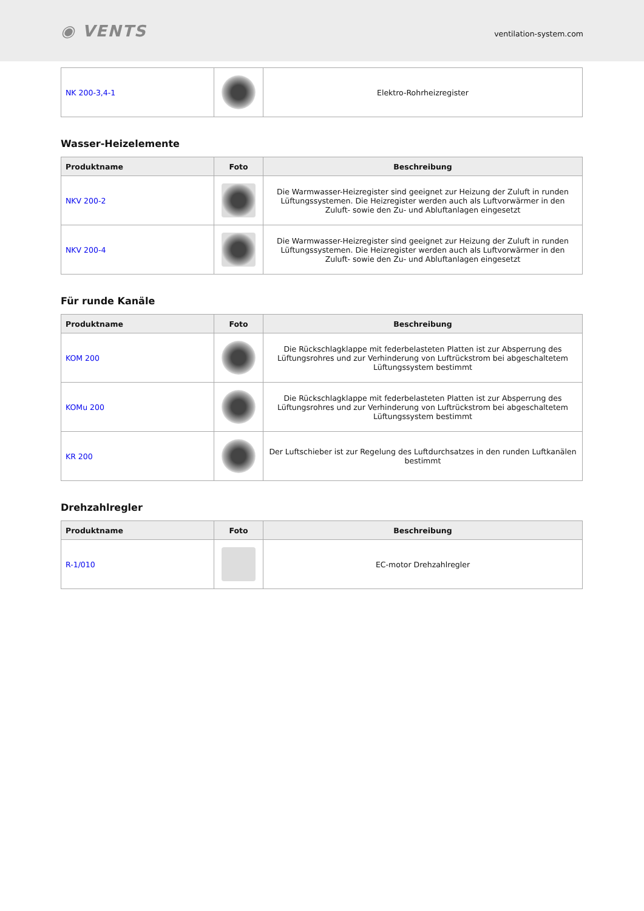◉ VENTS
ventilation-system.com
| NK 200-3,4-1 | | Elektro-Rohrheizregister |
Wasser-Heizelemente
| Produktname | Foto | Beschreibung |
| --- | --- | --- |
| NKV 200-2 | | Die Warmwasser-Heizregister sind geeignet zur Heizung der Zuluft in runden Lüftungssystemen. Die Heizregister werden auch als Luftvorwärmer in den Zuluft- sowie den Zu- und Abluftanlagen eingesetzt |
| NKV 200-4 | | Die Warmwasser-Heizregister sind geeignet zur Heizung der Zuluft in runden Lüftungssystemen. Die Heizregister werden auch als Luftvorwärmer in den Zuluft- sowie den Zu- und Abluftanlagen eingesetzt |
Für runde Kanäle
| Produktname | Foto | Beschreibung |
| --- | --- | --- |
| KOM 200 | | Die Rückschlagklappe mit federbelasteten Platten ist zur Absperrung des Lüftungsrohres und zur Verhinderung von Luftrückstrom bei abgeschaltetem Lüftungssystem bestimmt |
| KOMu 200 | | Die Rückschlagklappe mit federbelasteten Platten ist zur Absperrung des Lüftungsrohres und zur Verhinderung von Luftrückstrom bei abgeschaltetem Lüftungssystem bestimmt |
| KR 200 | | Der Luftschieber ist zur Regelung des Luftdurchsatzes in den runden Luftkanälen bestimmt |
Drehzahlregler
| Produktname | Foto | Beschreibung |
| --- | --- | --- |
| R-1/010 | | EC-motor Drehzahlregler |